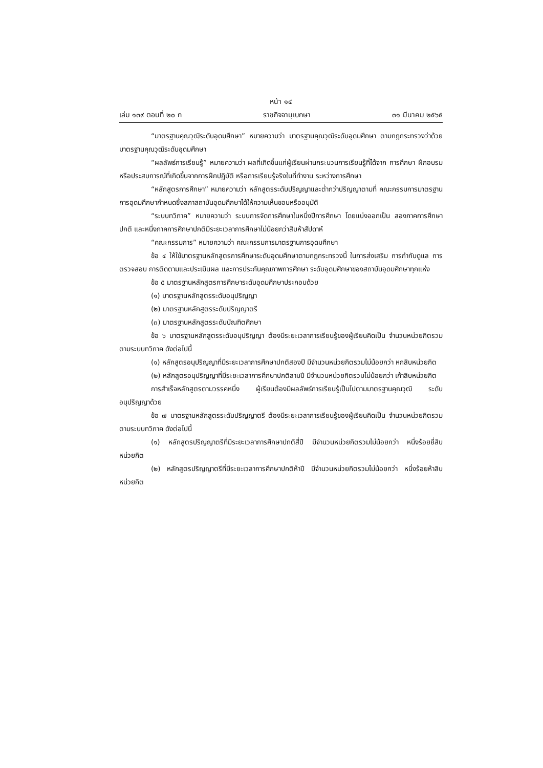หน้า ๑๔
เล่ม ๑๓๙ ตอนที่ ๒๐ ก ราชกิจจานุเบกษา ๓๑ มีนาคม ๒๕๖๕
“มาตรฐานคุณวุฒิระดับอุดมศึกษา” หมายความว่า มาตรฐานคุณวุฒิระดับอุดมศึกษา ตามกฎกระทรวงว่าด้วยมาตรฐานคุณวุฒิระดับอุดมศึกษา
“ผลลัพธ์การเรียนรู้” หมายความว่า ผลที่เกิดขึ้นแก่ผู้เรียนผ่านกระบวนการเรียนรู้ที่ได้จาก การศึกษา ฝึกอบรม หรือประสบการณ์ที่เกิดขึ้นจากการฝึกปฏิบัติ หรือการเรียนรู้จริงในที่ทำงาน ระหว่างการศึกษา
“หลักสูตรการศึกษา” หมายความว่า หลักสูตรระดับปริญญาและต่ำกว่าปริญญาตามที่ คณะกรรมการมาตรฐานการอุดมศึกษากำหนดซึ่งสภาสถาบันอุดมศึกษาได้ให้ความเห็นชอบหรืออนุมัติ
“ระบบทวิภาค” หมายความว่า ระบบการจัดการศึกษาในหนึ่งปีการศึกษา โดยแบ่งออกเป็น สองภาคการศึกษาปกติ และหนึ่งภาคการศึกษาปกติมีระยะเวลาการศึกษาไม่น้อยกว่าสิบห้าสัปดาห์
“คณะกรรมการ” หมายความว่า คณะกรรมการมาตรฐานการอุดมศึกษา
ข้อ ๔ ให้ใช้มาตรฐานหลักสูตรการศึกษาระดับอุดมศึกษาตามกฎกระทรวงนี้ ในการส่งเสริม การกำกับดูแล การตรวจสอบ การติดตามและประเมินผล และการประกันคุณภาพการศึกษา ระดับอุดมศึกษาของสถาบันอุดมศึกษาทุกแห่ง
ข้อ ๕ มาตรฐานหลักสูตรการศึกษาระดับอุดมศึกษาประกอบด้วย
(๑) มาตรฐานหลักสูตรระดับอนุปริญญา
(๒) มาตรฐานหลักสูตรระดับปริญญาตรี
(๓) มาตรฐานหลักสูตรระดับบัณฑิตศึกษา
ข้อ ๖ มาตรฐานหลักสูตรระดับอนุปริญญา ต้องมีระยะเวลาการเรียนรู้ของผู้เรียนคิดเป็น จำนวนหน่วยกิตรวมตามระบบทวิภาค ดังต่อไปนี้
(๑) หลักสูตรอนุปริญญาที่มีระยะเวลาการศึกษาปกติสองปี มีจำนวนหน่วยกิตรวมไม่น้อยกว่า หกสิบหน่วยกิต
(๒) หลักสูตรอนุปริญญาที่มีระยะเวลาการศึกษาปกติสามปี มีจำนวนหน่วยกิตรวมไม่น้อยกว่า เก้าสิบหน่วยกิต
การสำเร็จหลักสูตรตามวรรคหนึ่ง ผู้เรียนต้องมีผลลัพธ์การเรียนรู้เป็นไปตามมาตรฐานคุณวุฒิ ระดับอนุปริญญาด้วย
ข้อ ๗ มาตรฐานหลักสูตรระดับปริญญาตรี ต้องมีระยะเวลาการเรียนรู้ของผู้เรียนคิดเป็น จำนวนหน่วยกิตรวมตามระบบทวิภาค ดังต่อไปนี้
(๑) หลักสูตรปริญญาตรีที่มีระยะเวลาการศึกษาปกติสี่ปี มีจำนวนหน่วยกิตรวมไม่น้อยกว่า หนึ่งร้อยยี่สิบหน่วยกิต
(๒) หลักสูตรปริญญาตรีที่มีระยะเวลาการศึกษาปกติห้าปี มีจำนวนหน่วยกิตรวมไม่น้อยกว่า หนึ่งร้อยห้าสิบหน่วยกิต